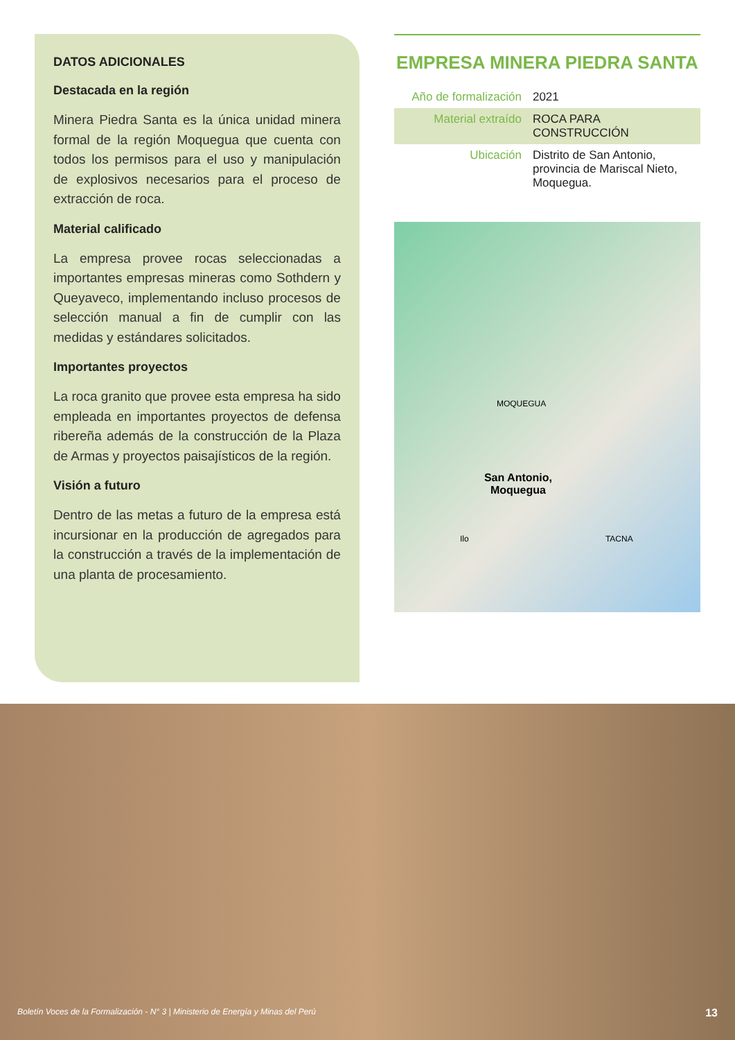DATOS ADICIONALES
Destacada en la región
Minera Piedra Santa es la única unidad minera formal de la región Moquegua que cuenta con todos los permisos para el uso y manipulación de explosivos necesarios para el proceso de extracción de roca.
Material calificado
La empresa provee rocas seleccionadas a importantes empresas mineras como Sothdern y Queyaveco, implementando incluso procesos de selección manual a fin de cumplir con las medidas y estándares solicitados.
Importantes proyectos
La roca granito que provee esta empresa ha sido empleada en importantes proyectos de defensa ribereña además de la construcción de la Plaza de Armas y proyectos paisajísticos de la región.
Visión a futuro
Dentro de las metas a futuro de la empresa está incursionar en la producción de agregados para la construcción a través de la implementación de una planta de procesamiento.
EMPRESA MINERA PIEDRA SANTA
| Año de formalización | 2021 |
| Material extraído | ROCA PARA CONSTRUCCIÓN |
| Ubicación | Distrito de San Antonio, provincia de Mariscal Nieto, Moquegua. |
MOQUEGUA
San Antonio,
Moquegua
Ilo TACNA
Boletín Voces de la Formalización - N° 3 | Ministerio de Energía y Minas del Perú 13